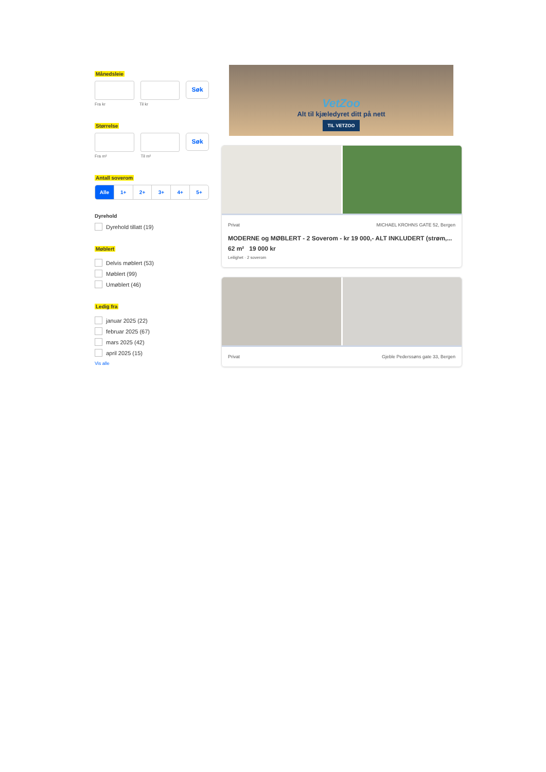Månedsleie
Søk
Fra kr Til kr
Størrelse
Søk
Fra m² Til m²
Antall soverom
Alle 1+ 2+ 3+ 4+ 5+
Dyrehold
Dyrehold tillatt (19)
Møblert
Delvis møblert (53)
Møblert (99)
Umøblert (46)
Ledig fra
januar 2025 (22)
februar 2025 (67)
mars 2025 (42)
april 2025 (15)
Vis alle
VetZoo
Alt til kjæledyret ditt på nett
TIL VETZOO
Privat MICHAEL KROHNS GATE 52, Bergen
MODERNE og MØBLERT - 2 Soverom - kr 19 000,- ALT INKLUDERT (strøm,...
62 m² 19 000 kr
Leilighet · 2 soverom
Privat Gjeble Pederssøns gate 33, Bergen